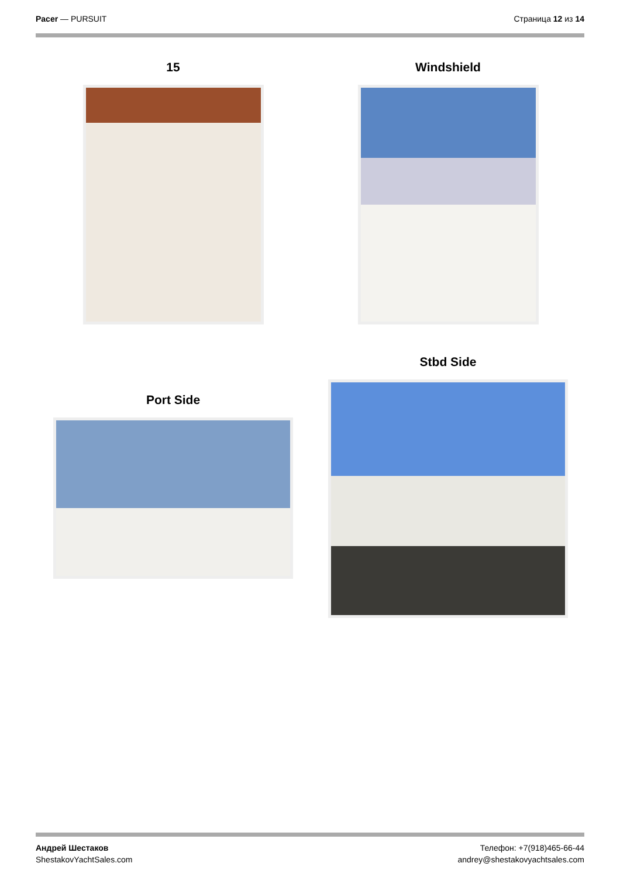Pacer — PURSUIT Страница 12 из 14
15 Windshield
Port Side
Stbd Side
Андрей Шестаков
ShestakovYachtSales.com
Телефон: +7(918)465-66-44
andrey@shestakovyachtsales.com